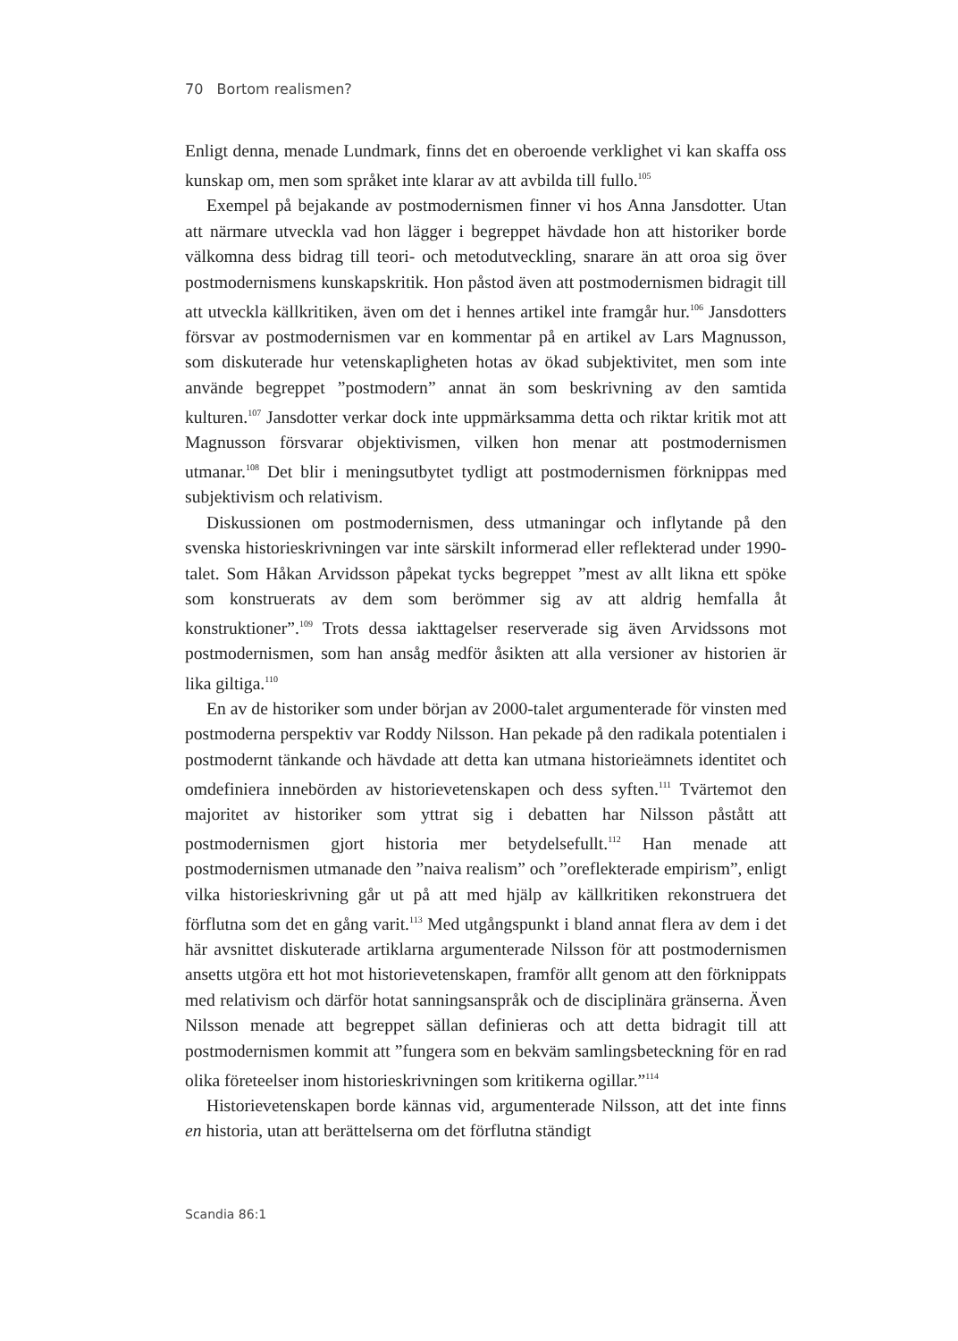70 Bortom realismen?
Enligt denna, menade Lundmark, finns det en oberoende verklighet vi kan skaffa oss kunskap om, men som språket inte klarar av att avbilda till fullo.<sup>105</sup>
Exempel på bejakande av postmodernismen finner vi hos Anna Jansdotter. Utan att närmare utveckla vad hon lägger i begreppet hävdade hon att historiker borde välkomna dess bidrag till teori- och metodutveckling, snarare än att oroa sig över postmodernismens kunskapskritik. Hon påstod även att postmodernismen bidragit till att utveckla källkritiken, även om det i hennes artikel inte framgår hur.<sup>106</sup> Jansdotters försvar av postmodernismen var en kommentar på en artikel av Lars Magnusson, som diskuterade hur vetenskapligheten hotas av ökad subjektivitet, men som inte använde begreppet ”postmodern” annat än som beskrivning av den samtida kulturen.<sup>107</sup> Jansdotter verkar dock inte uppmärksamma detta och riktar kritik mot att Magnusson försvarar objektivismen, vilken hon menar att postmodernismen utmanar.<sup>108</sup> Det blir i meningsutbytet tydligt att postmodernismen förknippas med subjektivism och relativism.
Diskussionen om postmodernismen, dess utmaningar och inflytande på den svenska historieskrivningen var inte särskilt informerad eller reflekterad under 1990-talet. Som Håkan Arvidsson påpekat tycks begreppet ”mest av allt likna ett spöke som konstruerats av dem som berömmer sig av att aldrig hemfalla åt konstruktioner”.<sup>109</sup> Trots dessa iakttagelser reserverade sig även Arvidssons mot postmodernismen, som han ansåg medför åsikten att alla versioner av historien är lika giltiga.<sup>110</sup>
En av de historiker som under början av 2000-talet argumenterade för vinsten med postmoderna perspektiv var Roddy Nilsson. Han pekade på den radikala potentialen i postmodernt tänkande och hävdade att detta kan utmana historieämnets identitet och omdefiniera innebörden av historievetenskapen och dess syften.<sup>111</sup> Tvärtemot den majoritet av historiker som yttrat sig i debatten har Nilsson påstått att postmodernismen gjort historia mer betydelsefullt.<sup>112</sup> Han menade att postmodernismen utmanade den ”naiva realism” och ”oreflekterade empirism”, enligt vilka historieskrivning går ut på att med hjälp av källkritiken rekonstruera det förflutna som det en gång varit.<sup>113</sup> Med utgångspunkt i bland annat flera av dem i det här avsnittet diskuterade artiklarna argumenterade Nilsson för att postmodernismen ansetts utgöra ett hot mot historievetenskapen, framför allt genom att den förknippats med relativism och därför hotat sanningsanspråk och de disciplinära gränserna. Även Nilsson menade att begreppet sällan definieras och att detta bidragit till att postmodernismen kommit att ”fungera som en bekväm samlingsbeteckning för en rad olika företeelser inom historieskrivningen som kritikerna ogillar.”<sup>114</sup>
Historievetenskapen borde kännas vid, argumenterade Nilsson, att det inte finns en historia, utan att berättelserna om det förflutna ständigt
Scandia 86:1